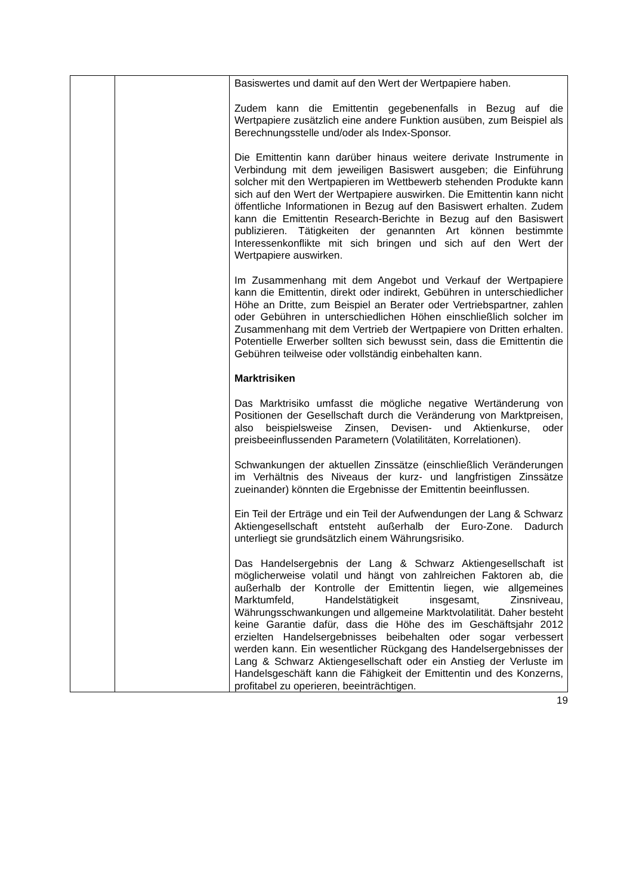| | | Basiswertes und damit auf den Wert der Wertpapiere haben. Zudem kann die Emittentin gegebenenfalls in Bezug auf die Wertpapiere zusätzlich eine andere Funktion ausüben, zum Beispiel als Berechnungsstelle und/oder als Index-Sponsor. Die Emittentin kann darüber hinaus weitere derivate Instrumente in Verbindung mit dem jeweiligen Basiswert ausgeben; die Einführung solcher mit den Wertpapieren im Wettbewerb stehenden Produkte kann sich auf den Wert der Wertpapiere auswirken. Die Emittentin kann nicht öffentliche Informationen in Bezug auf den Basiswert erhalten. Zudem kann die Emittentin Research-Berichte in Bezug auf den Basiswert publizieren. Tätigkeiten der genannten Art können bestimmte Interessenkonflikte mit sich bringen und sich auf den Wert der Wertpapiere auswirken. Im Zusammenhang mit dem Angebot und Verkauf der Wertpapiere kann die Emittentin, direkt oder indirekt, Gebühren in unterschiedlicher Höhe an Dritte, zum Beispiel an Berater oder Vertriebspartner, zahlen oder Gebühren in unterschiedlichen Höhen einschließlich solcher im Zusammenhang mit dem Vertrieb der Wertpapiere von Dritten erhalten. Potentielle Erwerber sollten sich bewusst sein, dass die Emittentin die Gebühren teilweise oder vollständig einbehalten kann. Marktrisiken Das Marktrisiko umfasst die mögliche negative Wertänderung von Positionen der Gesellschaft durch die Veränderung von Marktpreisen, also beispielsweise Zinsen, Devisen- und Aktienkurse, oder preisbeeinflussenden Parametern (Volatilitäten, Korrelationen). Schwankungen der aktuellen Zinssätze (einschließlich Veränderungen im Verhältnis des Niveaus der kurz- und langfristigen Zinssätze zueinander) könnten die Ergebnisse der Emittentin beeinflussen. Ein Teil der Erträge und ein Teil der Aufwendungen der Lang & Schwarz Aktiengesellschaft entsteht außerhalb der Euro-Zone. Dadurch unterliegt sie grundsätzlich einem Währungsrisiko. Das Handelsergebnis der Lang & Schwarz Aktiengesellschaft ist möglicherweise volatil und hängt von zahlreichen Faktoren ab, die außerhalb der Kontrolle der Emittentin liegen, wie allgemeines Marktumfeld, Handelstätigkeit insgesamt, Zinsniveau, Währungsschwankungen und allgemeine Marktvolatilität. Daher besteht keine Garantie dafür, dass die Höhe des im Geschäftsjahr 2012 erzielten Handelsergebnisses beibehalten oder sogar verbessert werden kann. Ein wesentlicher Rückgang des Handelsergebnisses der Lang & Schwarz Aktiengesellschaft oder ein Anstieg der Verluste im Handelsgeschäft kann die Fähigkeit der Emittentin und des Konzerns, profitabel zu operieren, beeinträchtigen. |
19